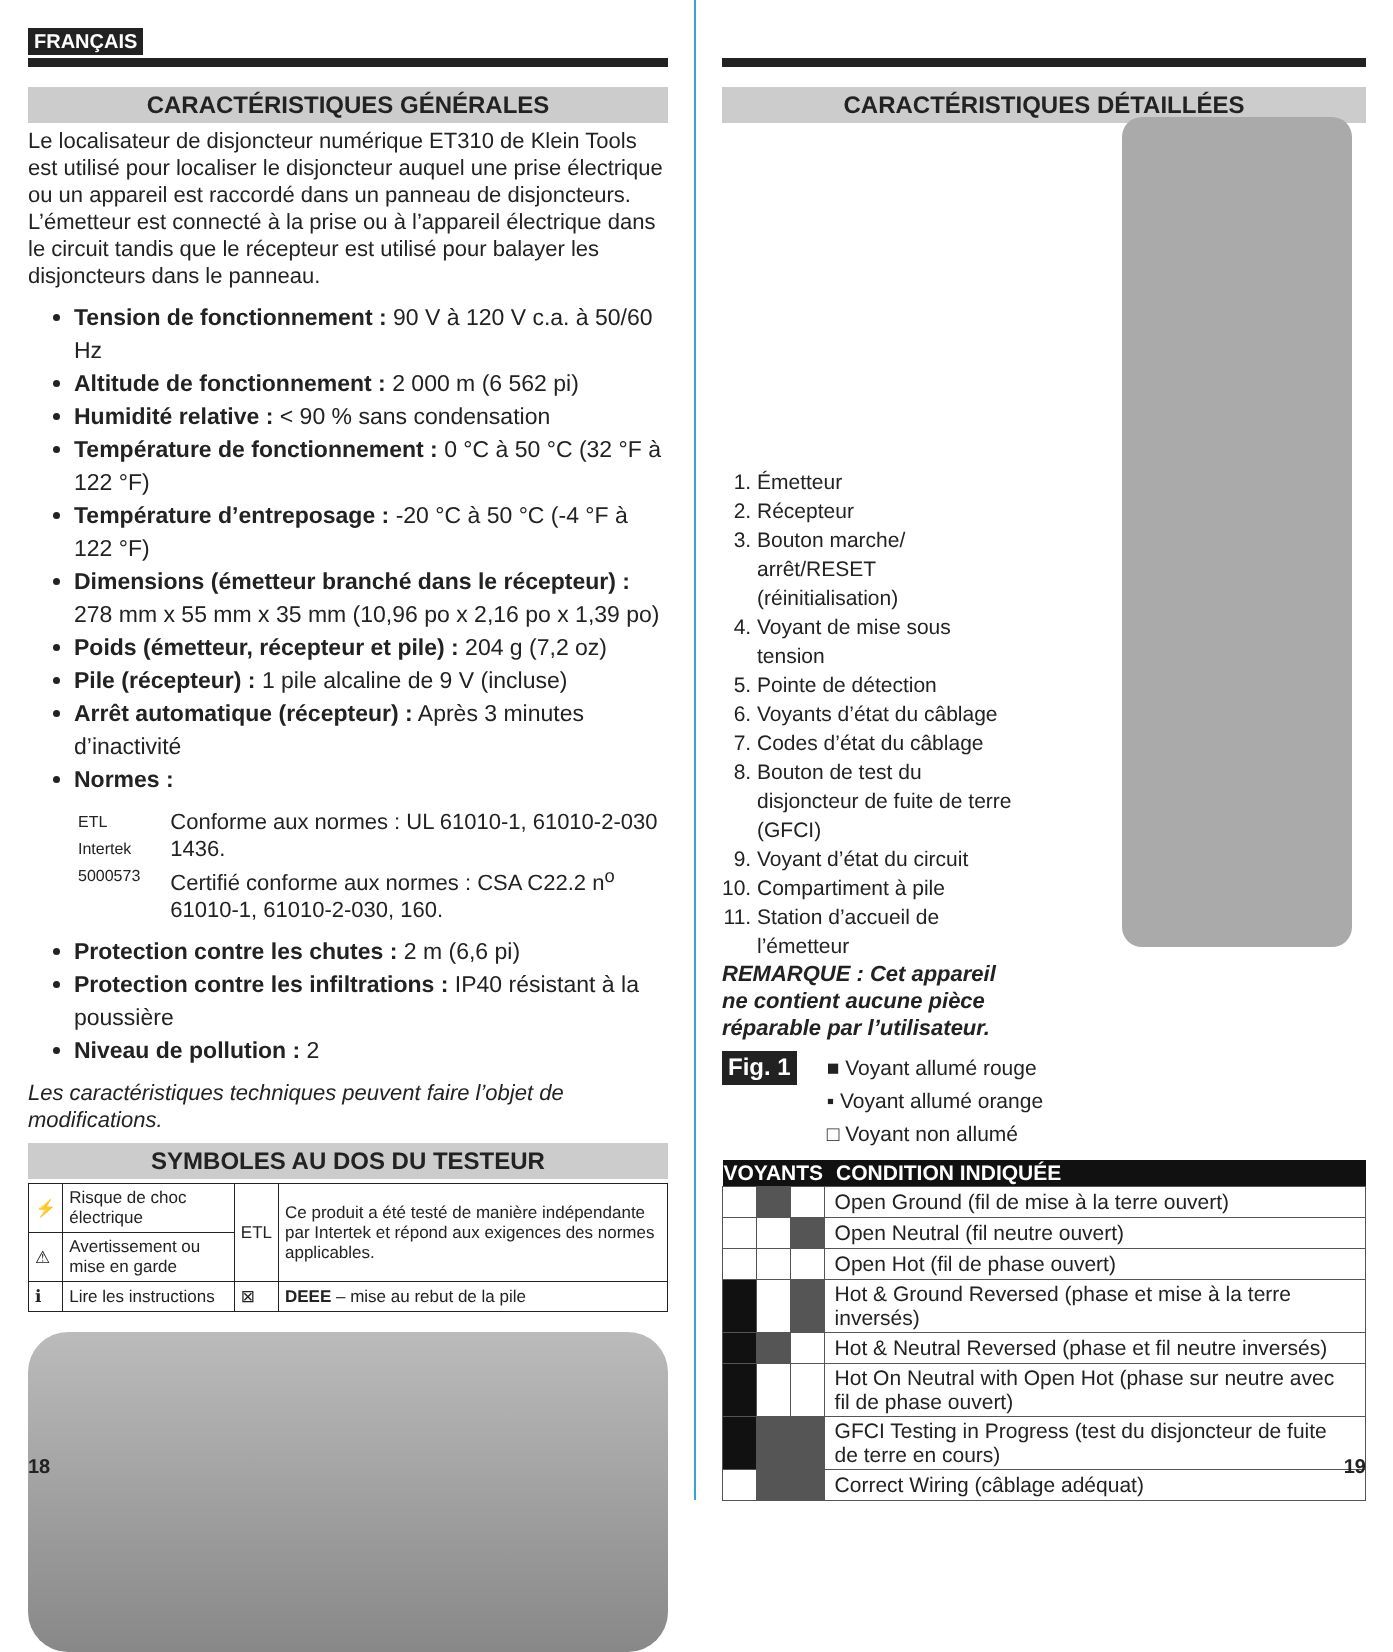FRANÇAIS
CARACTÉRISTIQUES GÉNÉRALES
Le localisateur de disjoncteur numérique ET310 de Klein Tools est utilisé pour localiser le disjoncteur auquel une prise électrique ou un appareil est raccordé dans un panneau de disjoncteurs. L’émetteur est connecté à la prise ou à l’appareil électrique dans le circuit tandis que le récepteur est utilisé pour balayer les disjoncteurs dans le panneau.
Tension de fonctionnement : 90 V à 120 V c.a. à 50/60 Hz
Altitude de fonctionnement : 2 000 m (6 562 pi)
Humidité relative : < 90 % sans condensation
Température de fonctionnement : 0 °C à 50 °C (32 °F à 122 °F)
Température d’entreposage : -20 °C à 50 °C (-4 °F à 122 °F)
Dimensions (émetteur branché dans le récepteur) :
278 mm x 55 mm x 35 mm (10,96 po x 2,16 po x 1,39 po)
Poids (émetteur, récepteur et pile) : 204 g (7,2 oz)
Pile (récepteur) : 1 pile alcaline de 9 V (incluse)
Arrêt automatique (récepteur) : Après 3 minutes d’inactivité
Normes :
ETL
Intertek
5000573
Conforme aux normes : UL 61010-1, 61010-2-030 1436.
Certifié conforme aux normes : CSA C22.2 n<sup>o</sup> 61010-1, 61010-2-030, 160.
Protection contre les chutes : 2 m (6,6 pi)
Protection contre les infiltrations : IP40 résistant à la poussière
Niveau de pollution : 2
Les caractéristiques techniques peuvent faire l’objet de modifications.
SYMBOLES AU DOS DU TESTEUR
| ⚡ | Risque de choc électrique | ETL | Ce produit a été testé de manière indépendante par Intertek et répond aux exigences des normes applicables. |
| ⚠ | Avertissement ou mise en garde | | |
| ℹ | Lire les instructions | ⊠ | DEEE – mise au rebut de la pile |
18
CARACTÉRISTIQUES DÉTAILLÉES
1. Émetteur
2. Récepteur
3. Bouton marche/ arrêt/RESET (réinitialisation)
4. Voyant de mise sous tension
5. Pointe de détection
6. Voyants d’état du câblage
7. Codes d’état du câblage
8. Bouton de test du disjoncteur de fuite de terre (GFCI)
9. Voyant d’état du circuit
10. Compartiment à pile
11. Station d’accueil de l’émetteur
REMARQUE : Cet appareil ne contient aucune pièce réparable par l’utilisateur.
Fig. 1
■ Voyant allumé rouge
▪ Voyant allumé orange
□ Voyant non allumé
| VOYANTS | | | CONDITION INDIQUÉE |
| --- | --- | --- | --- |
| | | | Open Ground (fil de mise à la terre ouvert) |
| | | | Open Neutral (fil neutre ouvert) |
| | | | Open Hot (fil de phase ouvert) |
| | | | Hot & Ground Reversed (phase et mise à la terre inversés) |
| | | | Hot & Neutral Reversed (phase et fil neutre inversés) |
| | | | Hot On Neutral with Open Hot (phase sur neutre avec fil de phase ouvert) |
| | | | GFCI Testing in Progress (test du disjoncteur de fuite de terre en cours) |
| | | | Correct Wiring (câblage adéquat) |
19